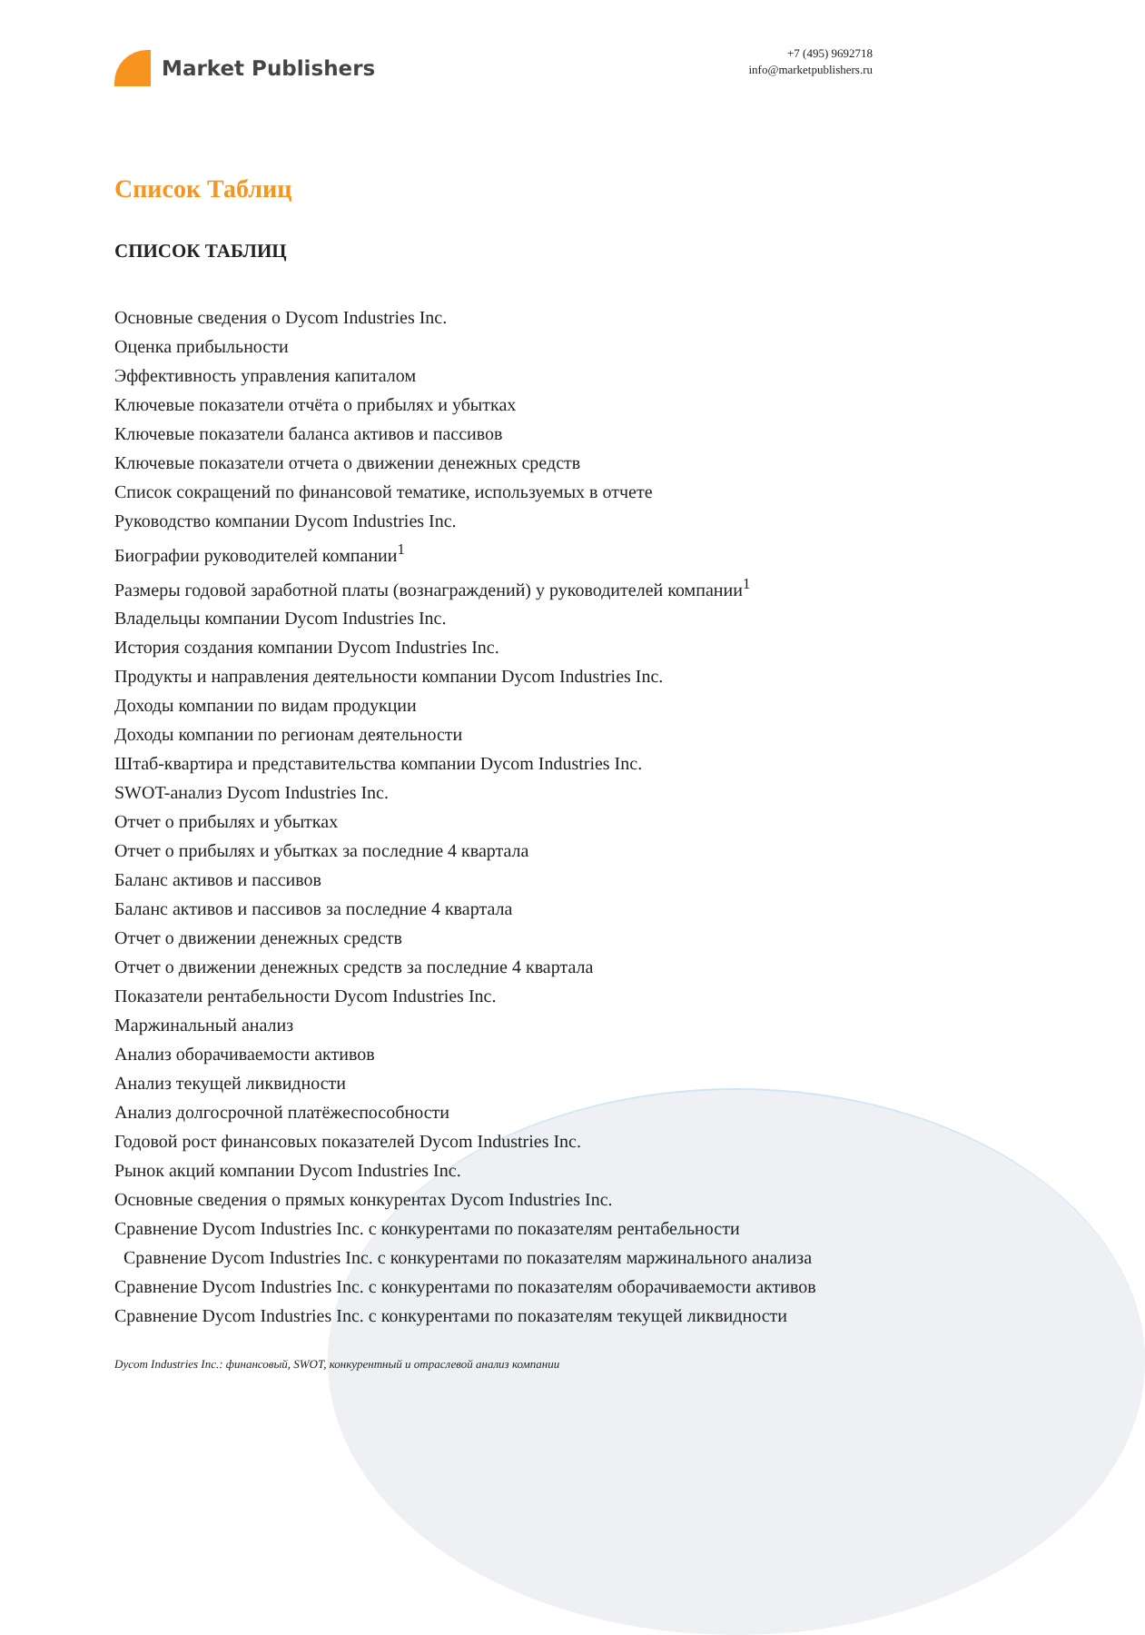Market Publishers
+7 (495) 9692718
info@marketpublishers.ru
Список Таблиц
СПИСОК ТАБЛИЦ
Основные сведения о Dycom Industries Inc.
Оценка прибыльности
Эффективность управления капиталом
Ключевые показатели отчёта о прибылях и убытках
Ключевые показатели баланса активов и пассивов
Ключевые показатели отчета о движении денежных средств
Список сокращений по финансовой тематике, используемых в отчете
Руководство компании Dycom Industries Inc.
Биографии руководителей компании<sup>1</sup>
Размеры годовой заработной платы (вознаграждений) у руководителей компании<sup>1</sup>
Владельцы компании Dycom Industries Inc.
История создания компании Dycom Industries Inc.
Продукты и направления деятельности компании Dycom Industries Inc.
Доходы компании по видам продукции
Доходы компании по регионам деятельности
Штаб-квартира и представительства компании Dycom Industries Inc.
SWOT-анализ Dycom Industries Inc.
Отчет о прибылях и убытках
Отчет о прибылях и убытках за последние 4 квартала
Баланс активов и пассивов
Баланс активов и пассивов за последние 4 квартала
Отчет о движении денежных средств
Отчет о движении денежных средств за последние 4 квартала
Показатели рентабельности Dycom Industries Inc.
Маржинальный анализ
Анализ оборачиваемости активов
Анализ текущей ликвидности
Анализ долгосрочной платёжеспособности
Годовой рост финансовых показателей Dycom Industries Inc.
Рынок акций компании Dycom Industries Inc.
Основные сведения о прямых конкурентах Dycom Industries Inc.
Сравнение Dycom Industries Inc. с конкурентами по показателям рентабельности
Сравнение Dycom Industries Inc. с конкурентами по показателям маржинального анализа
Сравнение Dycom Industries Inc. с конкурентами по показателям оборачиваемости активов
Сравнение Dycom Industries Inc. с конкурентами по показателям текущей ликвидности
Dycom Industries Inc.: финансовый, SWOT, конкурентный и отраслевой анализ компании